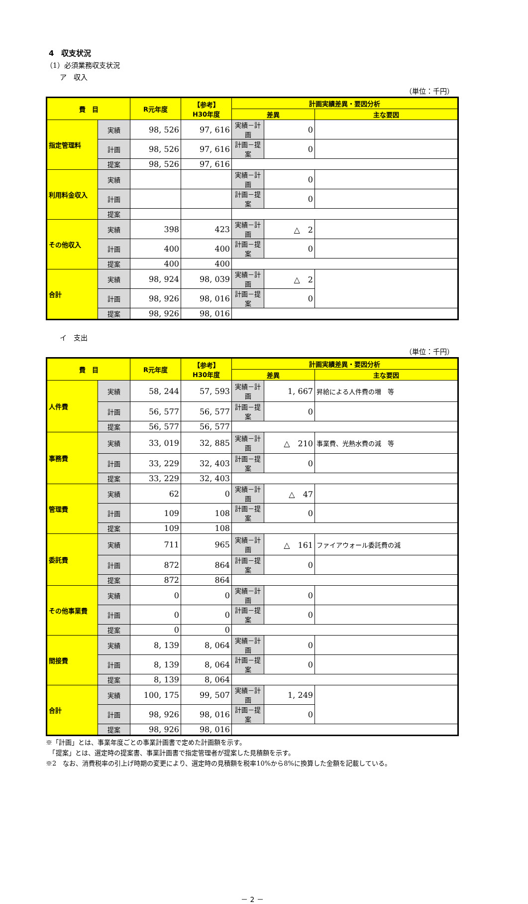4　収支状況
（1）必須業務収支状況
　　ア　収入
（単位：千円）
| 費 目 | | R元年度 | 【参考】 H30年度 | 計画実績差異・要因分析 | | |
| --- | --- | --- | --- | --- | --- | --- |
| | | | | 差異 | | 主な要因 |
| 指定管理料 | 実績 | 98, 526 | 97, 616 | 実績－計画 | 0 | |
| | 計画 | 98, 526 | 97, 616 | 計画－提案 | 0 | |
| | 提案 | 98, 526 | 97, 616 | | | |
| 利用料金収入 | 実績 | | | 実績－計画 | 0 | |
| | 計画 | | | 計画－提案 | 0 | |
| | 提案 | | | | | |
| その他収入 | 実績 | 398 | 423 | 実績－計画 | △ 2 | |
| | 計画 | 400 | 400 | 計画－提案 | 0 | |
| | 提案 | 400 | 400 | | | |
| 合計 | 実績 | 98, 924 | 98, 039 | 実績－計画 | △ 2 | |
| | 計画 | 98, 926 | 98, 016 | 計画－提案 | 0 | |
| | 提案 | 98, 926 | 98, 016 | | | |
　　イ　支出
（単位：千円）
| 費 目 | | R元年度 | 【参考】 H30年度 | 計画実績差異・要因分析 | | |
| --- | --- | --- | --- | --- | --- | --- |
| | | | | 差異 | | 主な要因 |
| 人件費 | 実績 | 58, 244 | 57, 593 | 実績－計画 | 1, 667 | 昇給による人件費の増 等 |
| | 計画 | 56, 577 | 56, 577 | 計画－提案 | 0 | |
| | 提案 | 56, 577 | 56, 577 | | | |
| 事務費 | 実績 | 33, 019 | 32, 885 | 実績－計画 | △ 210 | 事業費、光熱水費の減 等 |
| | 計画 | 33, 229 | 32, 403 | 計画－提案 | 0 | |
| | 提案 | 33, 229 | 32, 403 | | | |
| 管理費 | 実績 | 62 | 0 | 実績－計画 | △ 47 | |
| | 計画 | 109 | 108 | 計画－提案 | 0 | |
| | 提案 | 109 | 108 | | | |
| 委託費 | 実績 | 711 | 965 | 実績－計画 | △ 161 | ファイアウォール委託費の減 |
| | 計画 | 872 | 864 | 計画－提案 | 0 | |
| | 提案 | 872 | 864 | | | |
| その他事業費 | 実績 | 0 | 0 | 実績－計画 | 0 | |
| | 計画 | 0 | 0 | 計画－提案 | 0 | |
| | 提案 | 0 | 0 | | | |
| 間接費 | 実績 | 8, 139 | 8, 064 | 実績－計画 | 0 | |
| | 計画 | 8, 139 | 8, 064 | 計画－提案 | 0 | |
| | 提案 | 8, 139 | 8, 064 | | | |
| 合計 | 実績 | 100, 175 | 99, 507 | 実績－計画 | 1, 249 | |
| | 計画 | 98, 926 | 98, 016 | 計画－提案 | 0 | |
| | 提案 | 98, 926 | 98, 016 | | | |
※「計画」とは、事業年度ごとの事業計画書で定めた計画額を示す。
　「提案」とは、選定時の提案書、事業計画書で指定管理者が提案した見積額を示す。
※2　なお、消費税率の引上げ時期の変更により、選定時の見積額を税率10%から8%に換算した金額を記載している。
－ 2 －